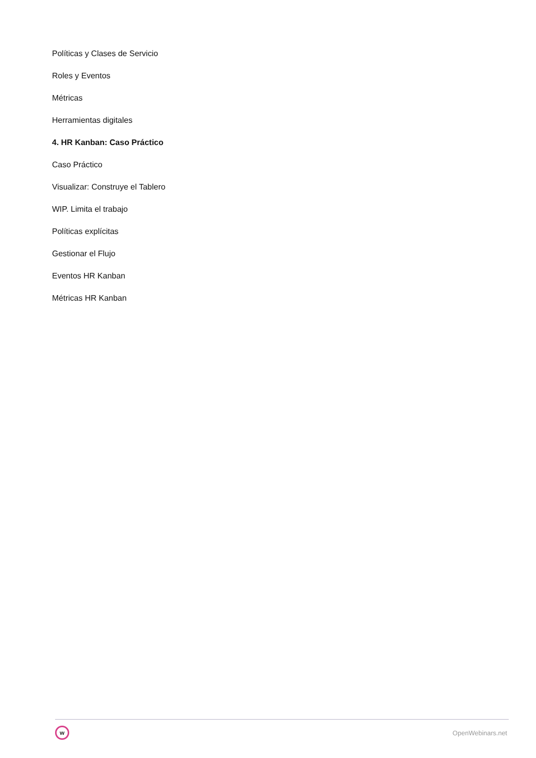Políticas y Clases de Servicio
Roles y Eventos
Métricas
Herramientas digitales
4. HR Kanban: Caso Práctico
Caso Práctico
Visualizar: Construye el Tablero
WIP. Limita el trabajo
Políticas explícitas
Gestionar el Flujo
Eventos HR Kanban
Métricas HR Kanban
w
OpenWebinars.net